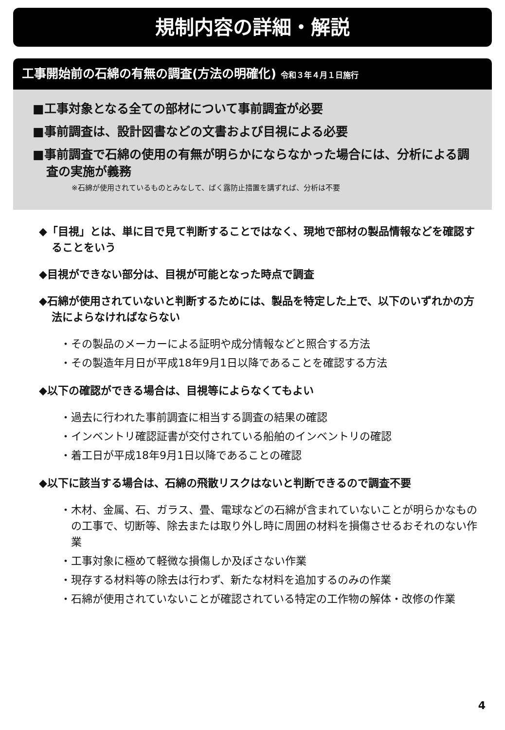規制内容の詳細・解説
工事開始前の石綿の有無の調査(方法の明確化) 令和３年４月１日施行
■工事対象となる全ての部材について事前調査が必要
■事前調査は、設計図書などの文書および目視による必要
■事前調査で石綿の使用の有無が明らかにならなかった場合には、分析による調査の実施が義務
※石綿が使用されているものとみなして、ばく露防止措置を講ずれば、分析は不要
◆「目視」とは、単に目で見て判断することではなく、現地で部材の製品情報などを確認することをいう
◆目視ができない部分は、目視が可能となった時点で調査
◆石綿が使用されていないと判断するためには、製品を特定した上で、以下のいずれかの方法によらなければならない
・その製品のメーカーによる証明や成分情報などと照合する方法
・その製造年月日が平成18年9月1日以降であることを確認する方法
◆以下の確認ができる場合は、目視等によらなくてもよい
・過去に行われた事前調査に相当する調査の結果の確認
・インベントリ確認証書が交付されている船舶のインベントリの確認
・着工日が平成18年9月1日以降であることの確認
◆以下に該当する場合は、石綿の飛散リスクはないと判断できるので調査不要
・木材、金属、石、ガラス、畳、電球などの石綿が含まれていないことが明らかなものの工事で、切断等、除去または取り外し時に周囲の材料を損傷させるおそれのない作業
・工事対象に極めて軽微な損傷しか及ぼさない作業
・現存する材料等の除去は行わず、新たな材料を追加するのみの作業
・石綿が使用されていないことが確認されている特定の工作物の解体・改修の作業
4